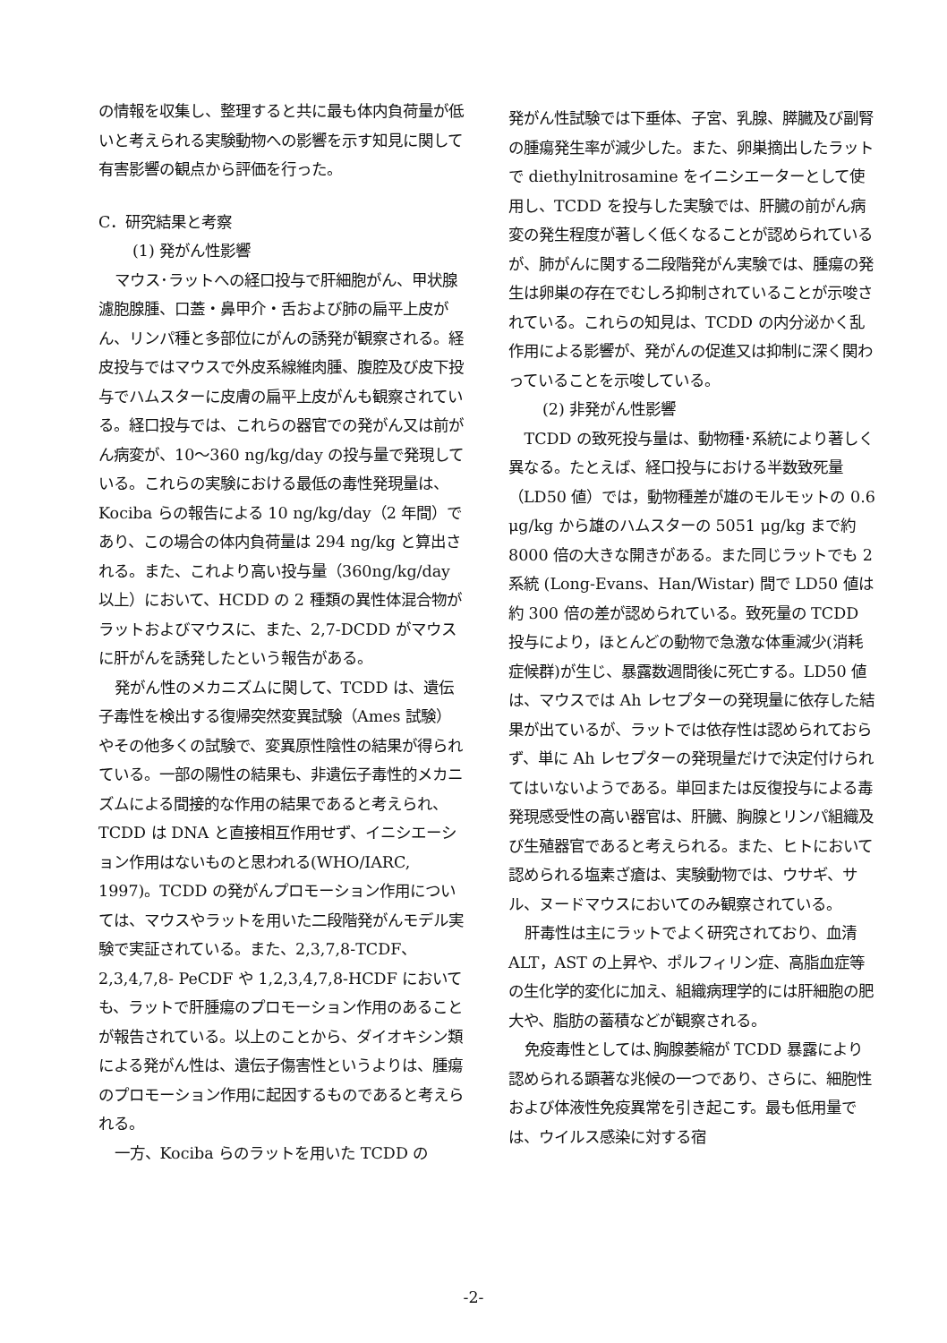の情報を収集し、整理すると共に最も体内負荷量が低いと考えられる実験動物への影響を示す知見に関して有害影響の観点から評価を行った。
C．研究結果と考察
(1) 発がん性影響
マウス･ラットへの経口投与で肝細胞がん、甲状腺濾胞腺腫、口蓋・鼻甲介・舌および肺の扁平上皮がん、リンパ種と多部位にがんの誘発が観察される。経皮投与ではマウスで外皮系線維肉腫、腹腔及び皮下投与でハムスターに皮膚の扁平上皮がんも観察されている。経口投与では、これらの器官での発がん又は前がん病変が、10～360 ng/kg/day の投与量で発現している。これらの実験における最低の毒性発現量は、Kociba らの報告による 10 ng/kg/day（2 年間）であり、この場合の体内負荷量は 294 ng/kg と算出される。また、これより高い投与量（360ng/kg/day 以上）において、HCDD の 2 種類の異性体混合物がラットおよびマウスに、また、2,7-DCDD がマウスに肝がんを誘発したという報告がある。
発がん性のメカニズムに関して、TCDD は、遺伝子毒性を検出する復帰突然変異試験（Ames 試験）やその他多くの試験で、変異原性陰性の結果が得られている。一部の陽性の結果も、非遺伝子毒性的メカニズムによる間接的な作用の結果であると考えられ、TCDD は DNA と直接相互作用せず、イニシエーション作用はないものと思われる(WHO/IARC, 1997)。TCDD の発がんプロモーション作用については、マウスやラットを用いた二段階発がんモデル実験で実証されている。また、2,3,7,8-TCDF、2,3,4,7,8- PeCDF や 1,2,3,4,7,8-HCDF においても、ラットで肝腫瘍のプロモーション作用のあることが報告されている。以上のことから、ダイオキシン類による発がん性は、遺伝子傷害性というよりは、腫瘍のプロモーション作用に起因するものであると考えられる。
一方、Kociba らのラットを用いた TCDD の
発がん性試験では下垂体、子宮、乳腺、膵臓及び副腎の腫瘍発生率が減少した。また、卵巣摘出したラットで diethylnitrosamine をイニシエーターとして使用し、TCDD を投与した実験では、肝臓の前がん病変の発生程度が著しく低くなることが認められているが、肺がんに関する二段階発がん実験では、腫瘍の発生は卵巣の存在でむしろ抑制されていることが示唆されている。これらの知見は、TCDD の内分泌かく乱作用による影響が、発がんの促進又は抑制に深く関わっていることを示唆している。
(2) 非発がん性影響
TCDD の致死投与量は、動物種･系統により著しく異なる。たとえば、経口投与における半数致死量（LD50 値）では，動物種差が雄のモルモットの 0.6 μg/kg から雄のハムスターの 5051 μg/kg まで約 8000 倍の大きな開きがある。また同じラットでも 2 系統 (Long-Evans、Han/Wistar) 間で LD50 値は約 300 倍の差が認められている。致死量の TCDD 投与により，ほとんどの動物で急激な体重減少(消耗症候群)が生じ、暴露数週間後に死亡する。LD50 値は、マウスでは Ah レセプターの発現量に依存した結果が出ているが、ラットでは依存性は認められておらず、単に Ah レセプターの発現量だけで決定付けられてはいないようである。単回または反復投与による毒発現感受性の高い器官は、肝臓、胸腺とリンパ組織及び生殖器官であると考えられる。また、ヒトにおいて認められる塩素ざ瘡は、実験動物では、ウサギ、サル、ヌードマウスにおいてのみ観察されている。
肝毒性は主にラットでよく研究されており、血清 ALT，AST の上昇や、ポルフィリン症、高脂血症等の生化学的変化に加え、組織病理学的には肝細胞の肥大や、脂肪の蓄積などが観察される。
免疫毒性としては､胸腺萎縮が TCDD 暴露により認められる顕著な兆候の一つであり、さらに、細胞性および体液性免疫異常を引き起こす。最も低用量では、ウイルス感染に対する宿
-2-